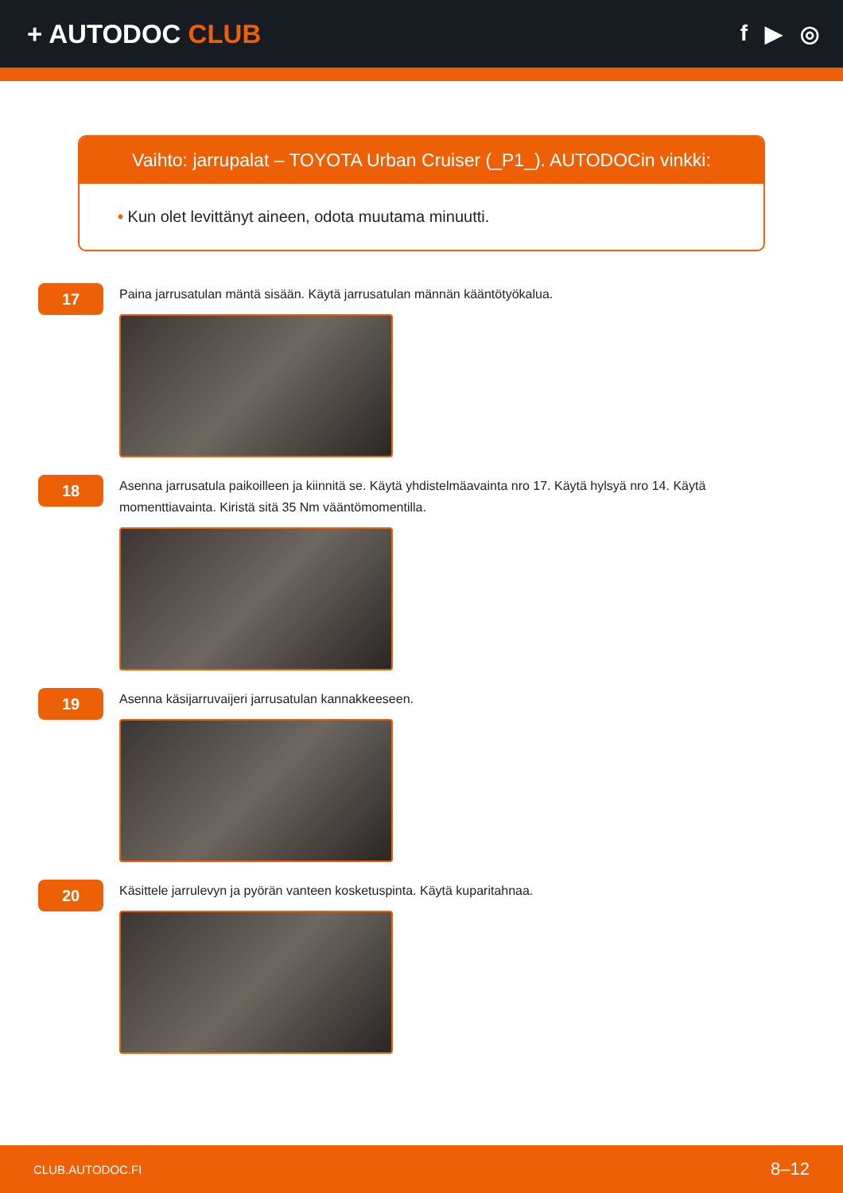+ AUTODOC CLUB
f ▶ ◎
Vaihto: jarrupalat – TOYOTA Urban Cruiser (_P1_). AUTODOCin vinkki:
• Kun olet levittänyt aineen, odota muutama minuutti.
17
Paina jarrusatulan mäntä sisään. Käytä jarrusatulan männän kääntötyökalua.
18
Asenna jarrusatula paikoilleen ja kiinnitä se. Käytä yhdistelmäavainta nro 17. Käytä hylsyä nro 14. Käytä momenttiavainta. Kiristä sitä 35 Nm vääntömomentilla.
19
Asenna käsijarruvaijeri jarrusatulan kannakkeeseen.
20
Käsittele jarrulevyn ja pyörän vanteen kosketuspinta. Käytä kuparitahnaa.
CLUB.AUTODOC.FI 8–12